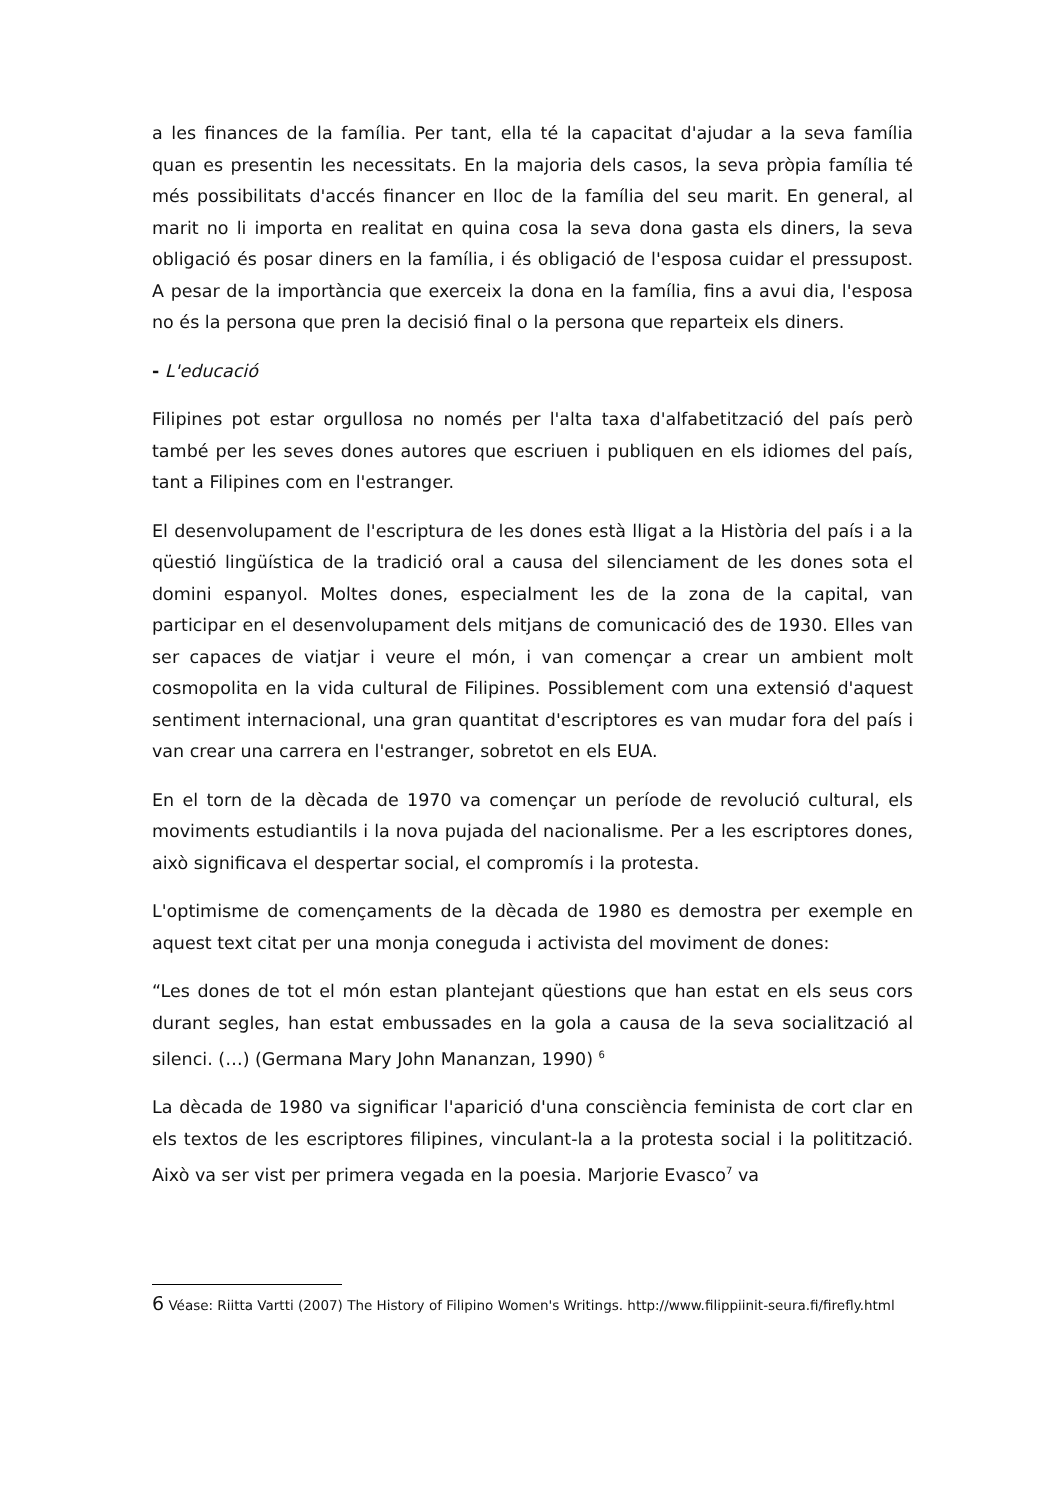a les finances de la família. Per tant, ella té la capacitat d'ajudar a la seva família quan es presentin les necessitats. En la majoria dels casos, la seva pròpia família té més possibilitats d'accés financer en lloc de la família del seu marit. En general, al marit no li importa en realitat en quina cosa la seva dona gasta els diners, la seva obligació és posar diners en la família, i és obligació de l'esposa cuidar el pressupost. A pesar de la importància que exerceix la dona en la família, fins a avui dia, l'esposa no és la persona que pren la decisió final o la persona que reparteix els diners.
- L'educació
Filipines pot estar orgullosa no només per l'alta taxa d'alfabetització del país però també per les seves dones autores que escriuen i publiquen en els idiomes del país, tant a Filipines com en l'estranger.
El desenvolupament de l'escriptura de les dones està lligat a la Història del país i a la qüestió lingüística de la tradició oral a causa del silenciament de les dones sota el domini espanyol. Moltes dones, especialment les de la zona de la capital, van participar en el desenvolupament dels mitjans de comunicació des de 1930. Elles van ser capaces de viatjar i veure el món, i van començar a crear un ambient molt cosmopolita en la vida cultural de Filipines. Possiblement com una extensió d'aquest sentiment internacional, una gran quantitat d'escriptores es van mudar fora del país i van crear una carrera en l'estranger, sobretot en els EUA.
En el torn de la dècada de 1970 va començar un període de revolució cultural, els moviments estudiantils i la nova pujada del nacionalisme. Per a les escriptores dones, això significava el despertar social, el compromís i la protesta.
L'optimisme de començaments de la dècada de 1980 es demostra per exemple en aquest text citat per una monja coneguda i activista del moviment de dones:
“Les dones de tot el món estan plantejant qüestions que han estat en els seus cors durant segles, han estat embussades en la gola a causa de la seva socialització al silenci. (…) (Germana Mary John Mananzan, 1990) <sup>6</sup>
La dècada de 1980 va significar l'aparició d'una consciència feminista de cort clar en els textos de les escriptores filipines, vinculant-la a la protesta social i la politització. Això va ser vist per primera vegada en la poesia. Marjorie Evasco<sup>7</sup> va
6 Véase: Riitta Vartti (2007) The History of Filipino Women's Writings. http://www.filippiinit-seura.fi/firefly.html